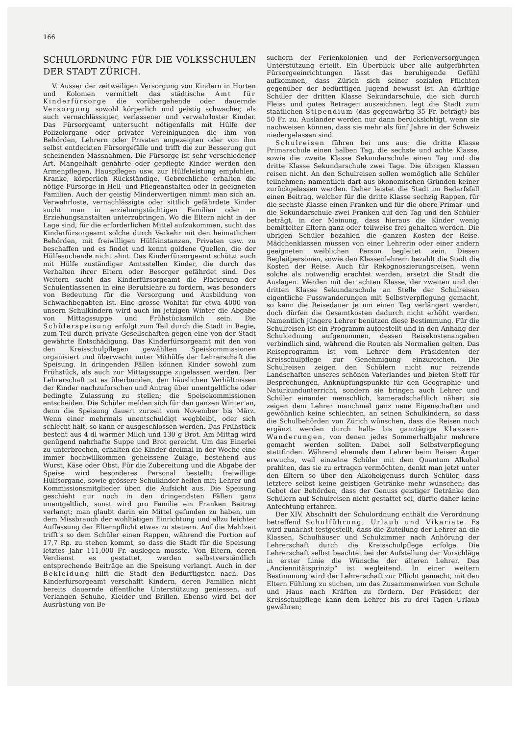166
SCHULORDNUNG FÜR DIE VOLKSSCHULEN DER STADT ZÜRICH.
V. Ausser der zeitweiligen Versorgung von Kindern in Horten und Kolonien vermittelt das städtische Amt für Kinderfürsorge die vorübergehende oder dauernde Versorgung sowohl körperlich und geistig schwacher, als auch vernachlässigter, verlassener und verwahrloster Kinder. Das Fürsorgeamt untersucht nötigenfalls mit Hülfe der Polizeiorgane oder privater Vereinigungen die ihm von Behörden, Lehrern oder Privaten angezeigten oder von ihm selbst entdeckten Fürsorgefälle und trifft die zur Besserung gut scheinenden Massnahmen. Die Fürsorge ist sehr verschiedener Art. Mangelhaft genährte oder gepflegte Kinder werden den Armenpflegen, Hauspflegen usw. zur Hülfeleistung empfohlen. Kranke, körperlich Rückständige, Gebrechliche erhalten die nötige Fürsorge in Heil- und Pflegeanstalten oder in geeigneten Familien. Auch der geistig Minderwertigen nimmt man sich an. Verwahrloste, vernachlässigte oder sittlich gefährdete Kinder sucht man in erziehungstüchtigen Familien oder in Erziehungsanstalten unterzubringen. Wo die Eltern nicht in der Lage sind, für die erforderlichen Mittel aufzukommen, sucht das Kinderfürsorgeamt solche durch Verkehr mit den heimatlichen Behörden, mit freiwilligen Hülfsinstanzen, Privaten usw. zu beschaffen und es findet und kennt goldene Quellen, die der Hülfesuchende nicht ahnt. Das Kinderfürsorgeamt schützt auch mit Hülfe zuständiger Amtsstellen Kinder, die durch das Verhalten ihrer Eltern oder Besorger gefährdet sind. Des Weitern sucht das Kinderfürsorgeamt die Placierung der Schulentlassenen in eine Berufslehre zu fördern, was besonders von Bedeutung für die Versorgung und Ausbildung von Schwachbegabten ist. Eine grosse Wohltat für etwa 4000 von unsern Schulkindern wird auch im jetzigen Winter die Abgabe von Mittagssuppe und Frühstücksmilch sein. Die Schülerspeisung erfolgt zum Teil durch die Stadt in Regie, zum Teil durch private Gesellschaften gegen eine von der Stadt gewährte Entschädigung. Das Kinderfürsorgeamt mit den von den Kreisschulpflegen gewählten Speiskommissionen organisiert und überwacht unter Mithülfe der Lehrerschaft die Speisung. In dringenden Fällen können Kinder sowohl zum Frühstück, als auch zur Mittagssuppe zugelassen werden. Der Lehrerschaft ist es überbunden, den häuslichen Verhältnissen der Kinder nachzuforschen und Antrag über unentgeltliche oder bedingte Zulassung zu stellen; die Speisekommissionen entscheiden. Die Schüler melden sich für den ganzen Winter an, denn die Speisung dauert zurzeit vom November bis März. Wenn einer mehrmals unentschuldigt wegbleibt, oder sich schlecht hält, so kann er ausgeschlossen werden. Das Frühstück besteht aus 4 dl warmer Milch und 130 g Brot. Am Mittag wird genügend nahrhafte Suppe und Brot gereicht. Um das Einerlei zu unterbrechen, erhalten die Kinder dreimal in der Woche eine immer hochwillkommen geheissene Zulage, bestehend aus Wurst, Käse oder Obst. Für die Zubereitung und die Abgabe der Speise wird besonderes Personal bestellt; freiwillige Hülfsorgane, sowie grössere Schulkinder helfen mit; Lehrer und Kommissionsmitglieder üben die Aufsicht aus. Die Speisung geschieht nur noch in den dringendsten Fällen ganz unentgeltlich, sonst wird pro Familie ein Franken Beitrag verlangt; man glaubt darin ein Mittel gefunden zu haben, um dem Missbrauch der wohltätigen Einrichtung und allzu leichter Auffassung der Elternpflicht etwas zu steuern. Auf die Mahlzeit trifft’s so dem Schüler einen Rappen, während die Portion auf 17,7 Rp. zu stehen kommt, so dass die Stadt für die Speisung letztes Jahr 111,000 Fr. auslegen musste. Von Eltern, deren Verdienst es gestattet, werden selbstverständlich entsprechende Beiträge an die Speisung verlangt. Auch in der Bekleidung hilft die Stadt den Bedürftigsten nach. Das Kinderfürsorgeamt verschafft Kindern, deren Familien nicht bereits dauernde öffentliche Unterstützung geniessen, auf Verlangen Schuhe, Kleider und Brillen. Ebenso wird bei der Ausrüstung von Be-
suchern der Ferienkolonien und der Ferienversorgungen Unterstützung erteilt. Ein Überblick über alle aufgeführten Fürsorgeeinrichtungen lässt das beruhigende Gefühl aufkommen, dass Zürich sich seiner sozialen Pflichten gegenüber der bedürftigen Jugend bewusst ist. An dürftige Schüler der dritten Klasse Sekundarschule, die sich durch Fleiss und gutes Betragen auszeichnen, legt die Stadt zum staatlichen Stipendium (das gegenwärtig 35 Fr. beträgt) bis 50 Fr. zu. Ausländer werden nur dann berücksichtigt, wenn sie nachweisen können, dass sie mehr als fünf Jahre in der Schweiz niedergelassen sind.
Schulreisen führen bei uns aus: die dritte Klasse Primarschule einen halben Tag, die sechste und achte Klasse, sowie die zweite Klasse Sekundarschule einen Tag und die dritte Klasse Sekundarschule zwei Tage. Die übrigen Klassen reisen nicht. An den Schulreisen sollen womöglich alle Schüler teilnehmen; namentlich darf aus ökonomischen Gründen keiner zurückgelassen werden. Daher leistet die Stadt im Bedarfsfall einen Beitrag, welcher für die dritte Klasse sechzig Rappen, für die sechste Klasse einen Franken und für die obere Primar- und die Sekundarschule zwei Franken auf den Tag und den Schüler beträgt, in der Meinung, dass hieraus die Kinder wenig bemittelter Eltern ganz oder teilweise frei gehalten werden. Die übrigen Schüler bezahlen die ganzen Kosten der Reise. Mädchenklassen müssen von einer Lehrerin oder einer andern geeigneten weiblichen Person begleitet sein. Diesen Begleitpersonen, sowie den Klassenlehrern bezahlt die Stadt die Kosten der Reise. Auch für Rekognoszierungsreisen, wenn solche als notwendig erachtet werden, ersetzt die Stadt die Auslagen. Werden mit der achten Klasse, der zweiten und der dritten Klasse Sekundarschule an Stelle der Schulreisen eigentliche Fusswanderungen mit Selbstverpflegung gemacht, so kann die Reisedauer je um einen Tag verlängert werden, doch dürfen die Gesamtkosten dadurch nicht erhöht werden. Namentlich jüngere Lehrer benützen diese Bestimmung. Für die Schulreisen ist ein Programm aufgestellt und in den Anhang der Schulordnung aufgenommen, dessen Reisekostenangaben verbindlich sind, während die Routen als Normalien gelten. Das Reiseprogramm ist vom Lehrer dem Präsidenten der Kreisschulpflege zur Genehmigung einzureichen. Die Schulreisen zeigen den Schülern nicht nur reizende Landschaften unseres schönen Vaterlandes und bieten Stoff für Besprechungen, Anknüpfungspunkte für den Geographie- und Naturkundunterricht, sondern sie bringen auch Lehrer und Schüler einander menschlich, kameradschaftlich näher; sie zeigen dem Lehrer manchmal ganz neue Eigenschaften und gewöhnlich keine schlechten, an seinen Schulkindern, so dass die Schulbehörden von Zürich wünschen, dass die Reisen noch ergänzt werden durch halb- bis ganztägige Klassen-Wanderungen, von denen jedes Sommerhalbjahr mehrere gemacht werden sollten. Dabei soll Selbstverpflegung stattfinden. Während ehemals dem Lehrer beim Reisen Ärger erwuchs, weil einzelne Schüler mit dem Quantum Alkohol prahlten, das sie zu ertragen vermöchten, denkt man jetzt unter den Eltern so über den Alkoholgenuss durch Schüler, dass letztere selbst keine geistigen Getränke mehr wünschen; das Gebot der Behörden, dass der Genuss geistiger Getränke den Schülern auf Schulreisen nicht gestattet sei, dürfte daher keine Anfechtung erfahren.
Der XIV. Abschnitt der Schulordnung enthält die Verordnung betreffend Schulführung, Urlaub und Vikariate. Es wird zunächst festgestellt, dass die Zuteilung der Lehrer an die Klassen, Schulhäuser und Schulzimmer nach Anhörung der Lehrerschaft durch die Kreisschulpflege erfolge. Die Lehrerschaft selbst beachtet bei der Aufstellung der Vorschläge in erster Linie die Wünsche der älteren Lehrer. Das „Anciennitätsprinzip“ ist wegleitend. In einer weitern Bestimmung wird der Lehrerschaft zur Pflicht gemacht, mit den Eltern Fühlung zu suchen, um das Zusammenwirken von Schule und Haus nach Kräften zu fördern. Der Präsident der Kreisschulpflege kann dem Lehrer bis zu drei Tagen Urlaub gewähren;